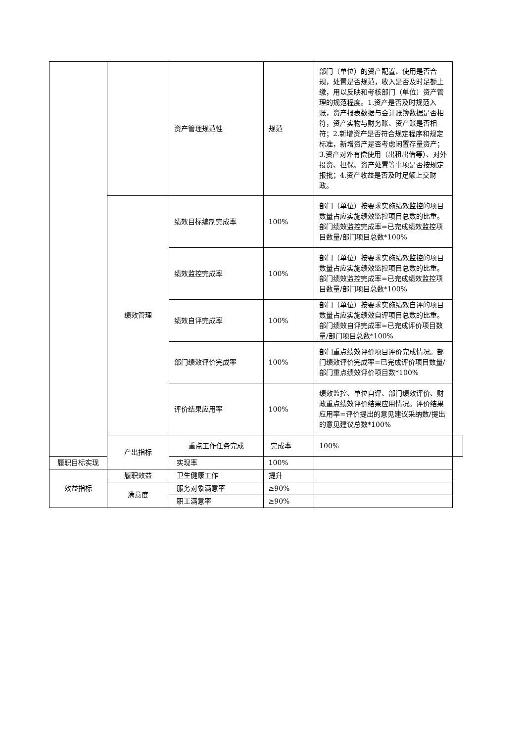| | | 资产管理规范性 | 规范 | 部门（单位）的资产配置、使用是否合规，处置是否规范，收入是否及时足额上缴，用以反映和考核部门（单位）资产管理的规范程度。1.资产是否及时规范入账，资产报表数据与会计账簿数据是否相符，资产实物与财务账、资产账是否相符；2.新增资产是否符合规定程序和规定标准，新增资产是否考虑闲置存量资产；3.资产对外有偿使用（出租出借等）、对外投资、担保、资产处置等事项是否按规定报批；4.资产收益是否及时足额上交财政。 | |
| | 绩效管理 | 绩效目标编制完成率 | 100% | 部门（单位）按要求实施绩效监控的项目数量占应实施绩效监控项目总数的比重。部门绩效监控完成率=已完成绩效监控项目数量/部门项目总数*100% | |
| | | 绩效监控完成率 | 100% | 部门（单位）按要求实施绩效监控的项目数量占应实施绩效监控项目总数的比重。部门绩效监控完成率=已完成绩效监控项目数量/部门项目总数*100% | |
| | | 绩效自评完成率 | 100% | 部门（单位）按要求实施绩效自评的项目数量占应实施绩效自评项目总数的比重。部门绩效自评完成率=已完成评价项目数量/部门项目总数*100% | |
| | | 部门绩效评价完成率 | 100% | 部门重点绩效评价项目评价完成情况。部门绩效评价完成率=已完成评价项目数量/部门重点绩效评价项目数*100% | |
| | | 评价结果应用率 | 100% | 绩效监控、单位自评、部门绩效评价、财政重点绩效评价结果应用情况。评价结果应用率=评价提出的意见建议采纳数/提出的意见建议总数*100% | |
| | 产出指标 | 重点工作任务完成 | 完成率 | 100% | |
| 履职目标实现 | | 实现率 | 100% | | |
| 效益指标 | 履职效益 | 卫生健康工作 | 提升 | | |
| | 满意度 | 服务对象满意率 | ≥90% | | |
| | | 职工满意率 | ≥90% | | |